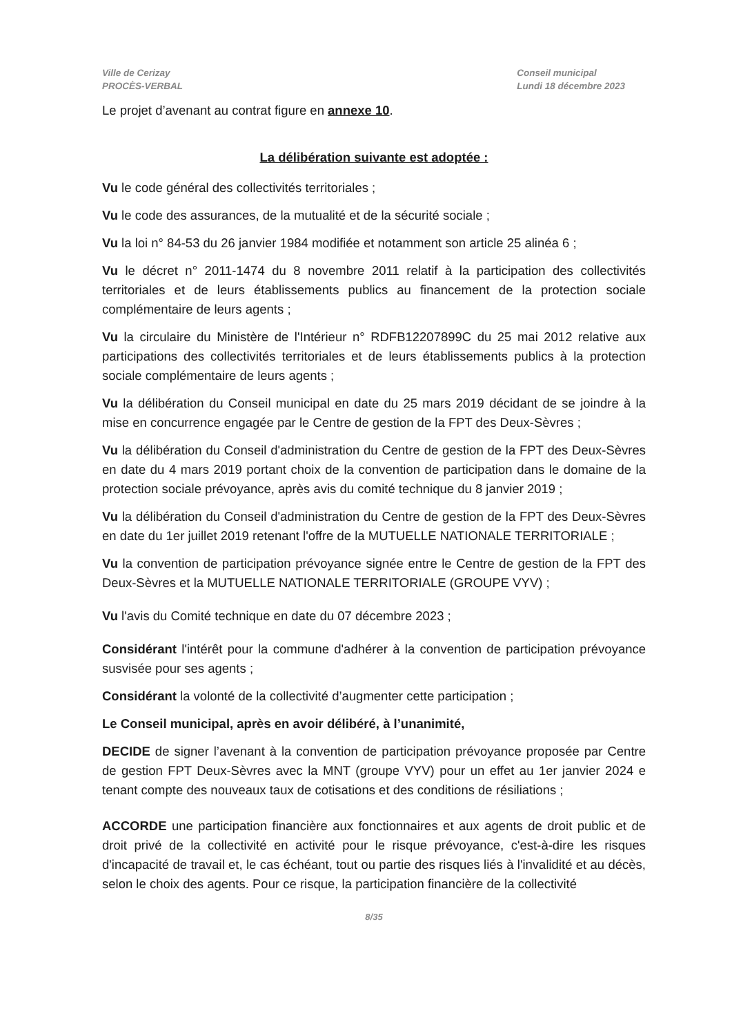Ville de Cerizay
PROCÈS-VERBAL
Conseil municipal
Lundi 18 décembre 2023
Le projet d’avenant au contrat figure en annexe 10.
La délibération suivante est adoptée :
Vu le code général des collectivités territoriales ;
Vu le code des assurances, de la mutualité et de la sécurité sociale ;
Vu la loi n° 84-53 du 26 janvier 1984 modifiée et notamment son article 25 alinéa 6 ;
Vu le décret n° 2011-1474 du 8 novembre 2011 relatif à la participation des collectivités territoriales et de leurs établissements publics au financement de la protection sociale complémentaire de leurs agents ;
Vu la circulaire du Ministère de l'Intérieur n° RDFB12207899C du 25 mai 2012 relative aux participations des collectivités territoriales et de leurs établissements publics à la protection sociale complémentaire de leurs agents ;
Vu la délibération du Conseil municipal en date du 25 mars 2019 décidant de se joindre à la mise en concurrence engagée par le Centre de gestion de la FPT des Deux-Sèvres ;
Vu la délibération du Conseil d'administration du Centre de gestion de la FPT des Deux-Sèvres en date du 4 mars 2019 portant choix de la convention de participation dans le domaine de la protection sociale prévoyance, après avis du comité technique du 8 janvier 2019 ;
Vu la délibération du Conseil d'administration du Centre de gestion de la FPT des Deux-Sèvres en date du 1er juillet 2019 retenant l'offre de la MUTUELLE NATIONALE TERRITORIALE ;
Vu la convention de participation prévoyance signée entre le Centre de gestion de la FPT des Deux-Sèvres et la MUTUELLE NATIONALE TERRITORIALE (GROUPE VYV) ;
Vu l'avis du Comité technique en date du 07 décembre 2023 ;
Considérant l'intérêt pour la commune d'adhérer à la convention de participation prévoyance susvisée pour ses agents ;
Considérant la volonté de la collectivité d’augmenter cette participation ;
Le Conseil municipal, après en avoir délibéré, à l’unanimité,
DECIDE de signer l’avenant à la convention de participation prévoyance proposée par Centre de gestion FPT Deux-Sèvres avec la MNT (groupe VYV) pour un effet au 1er janvier 2024 e tenant compte des nouveaux taux de cotisations et des conditions de résiliations ;
ACCORDE une participation financière aux fonctionnaires et aux agents de droit public et de droit privé de la collectivité en activité pour le risque prévoyance, c'est-à-dire les risques d'incapacité de travail et, le cas échéant, tout ou partie des risques liés à l'invalidité et au décès, selon le choix des agents. Pour ce risque, la participation financière de la collectivité
8/35